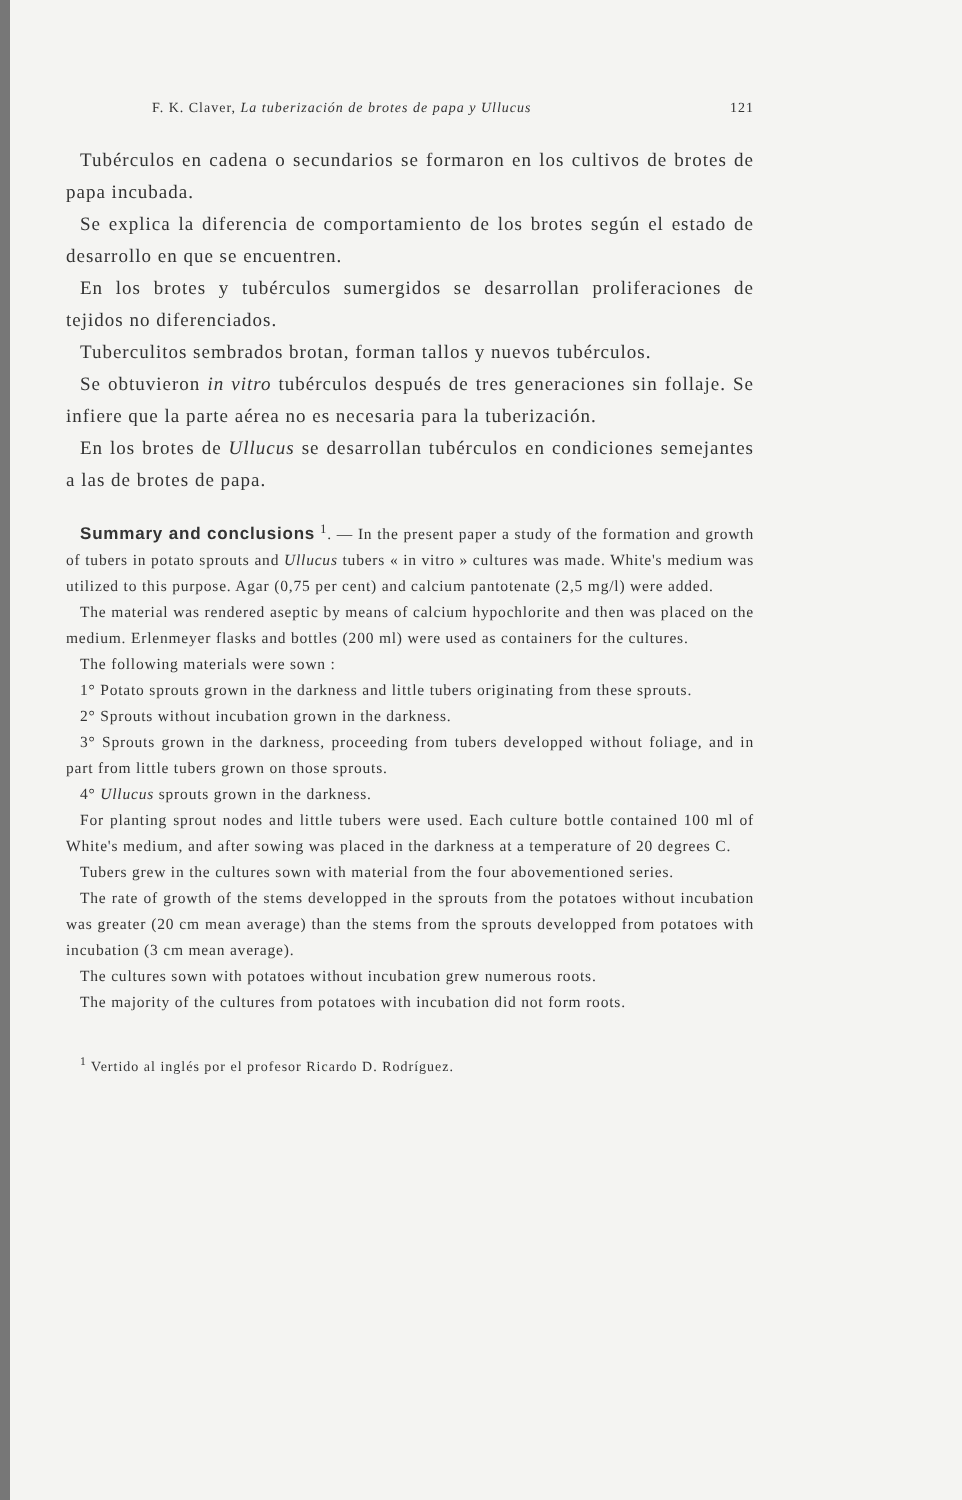F. K. Claver, La tuberización de brotes de papa y Ullucus 121
Tubérculos en cadena o secundarios se formaron en los cultivos de brotes de papa incubada.
Se explica la diferencia de comportamiento de los brotes según el estado de desarrollo en que se encuentren.
En los brotes y tubérculos sumergidos se desarrollan proliferaciones de tejidos no diferenciados.
Tuberculitos sembrados brotan, forman tallos y nuevos tubérculos.
Se obtuvieron in vitro tubérculos después de tres generaciones sin follaje. Se infiere que la parte aérea no es necesaria para la tuberización.
En los brotes de Ullucus se desarrollan tubérculos en condiciones semejantes a las de brotes de papa.
Summary and conclusions <sup>1</sup>. — In the present paper a study of the formation and growth of tubers in potato sprouts and Ullucus tubers « in vitro » cultures was made. White's medium was utilized to this purpose. Agar (0,75 per cent) and calcium pantotenate (2,5 mg/l) were added.
The material was rendered aseptic by means of calcium hypochlorite and then was placed on the medium. Erlenmeyer flasks and bottles (200 ml) were used as containers for the cultures.
The following materials were sown :
1° Potato sprouts grown in the darkness and little tubers originating from these sprouts.
2° Sprouts without incubation grown in the darkness.
3° Sprouts grown in the darkness, proceeding from tubers developped without foliage, and in part from little tubers grown on those sprouts.
4° Ullucus sprouts grown in the darkness.
For planting sprout nodes and little tubers were used. Each culture bottle contained 100 ml of White's medium, and after sowing was placed in the darkness at a temperature of 20 degrees C.
Tubers grew in the cultures sown with material from the four abovementioned series.
The rate of growth of the stems developped in the sprouts from the potatoes without incubation was greater (20 cm mean average) than the stems from the sprouts developped from potatoes with incubation (3 cm mean average).
The cultures sown with potatoes without incubation grew numerous roots.
The majority of the cultures from potatoes with incubation did not form roots.
<sup>1</sup> Vertido al inglés por el profesor Ricardo D. Rodríguez.